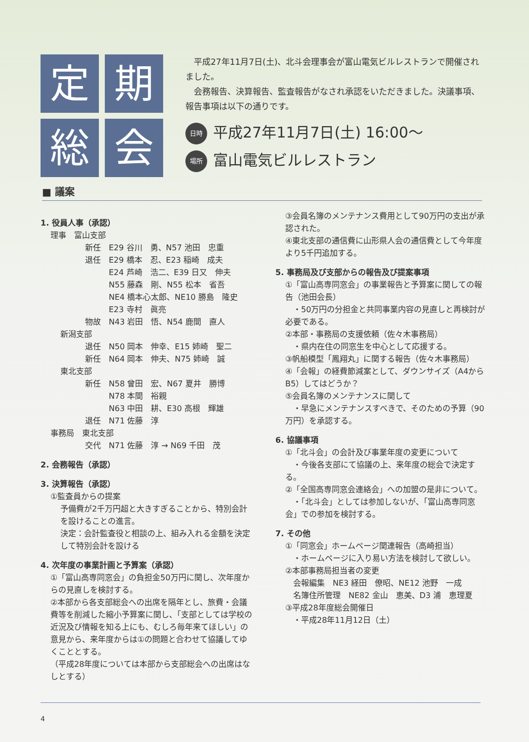定
期
総
会
　平成27年11月7日(土)、北斗会理事会が富山電気ビルレストランで開催されました。
　会務報告、決算報告、監査報告がなされ承認をいただきました。決議事項、報告事項は以下の通りです。
日時 平成27年11月7日(土) 16:00～
場所 富山電気ビルレストラン
■ 議案
1. 役員人事（承認）
理事　富山支部
新任　E29 谷川　勇、N57 池田　忠重
退任　E29 橋本　忍、E23 稲崎　成夫
　　　E24 芦崎　浩二、E39 日又　伸夫
　　　N55 藤森　剛、N55 松本　省吾
　　　NE4 橋本心太郎、NE10 勝島　隆史
　　　E23 寺村　眞亮
物故　N43 岩田　悟、N54 鹿間　直人
新潟支部
退任　N50 岡本　伸幸、E15 姉崎　聖二
新任　N64 岡本　伸夫、N75 姉崎　誠
東北支部
新任　N58 曾田　宏、N67 夏井　勝博
　　　N78 本間　裕親
　　　N63 中田　耕、E30 高根　輝雄
退任　N71 佐藤　淳
事務局　東北支部
交代　N71 佐藤　淳 → N69 千田　茂
2. 会務報告（承認）
3. 決算報告（承認）
①監査員からの提案
予備費が2千万円超と大きすぎることから、特別会計を設けることの進言。
決定：会計監査役と相談の上、組み入れる金額を決定して特別会計を設ける
4. 次年度の事業計画と予算案（承認）
①「富山高専同窓会」の負担金50万円に関し、次年度からの見直しを検討する。
②本部から各支部総会への出席を隔年とし、旅費・会議費等を削減した縮小予算案に関し、「支部としては学校の近況及び情報を知る上にも、むしろ毎年来てほしい」の意見から、来年度からは①の問題と合わせて協議してゆくこととする。
（平成28年度については本部から支部総会への出席はなしとする）
③会員名簿のメンテナンス費用として90万円の支出が承認された。
④東北支部の通信費に山形県人会の通信費として今年度より5千円追加する。
5. 事務局及び支部からの報告及び提案事項
①「富山高専同窓会」の事業報告と予算案に関しての報告（池田会長）
　・50万円の分担金と共同事業内容の見直しと再検討が必要である。
②本部・事務局の支援依頼（佐々木事務局）
　・県内在住の同窓生を中心として応援する。
③帆船模型「鳳翔丸」に関する報告（佐々木事務局）
④「会報」の経費節減案として、ダウンサイズ（A4からB5）してはどうか？
⑤会員名簿のメンテナンスに関して
　・早急にメンテナンスすべきで、そのための予算（90万円）を承認する。
6. 協議事項
①「北斗会」の会計及び事業年度の変更について
　・今後各支部にて協議の上、来年度の総会で決定する。
②「全国高専同窓会連絡会」への加盟の是非について。
　・「北斗会」としては参加しないが、「富山高専同窓会」での参加を検討する。
7. その他
①「同窓会」ホームページ関連報告（高崎担当）
　・ホームページに入り易い方法を検討して欲しい。
②本部事務局担当者の変更
　会報編集　NE3 経田　僚昭、NE12 池野　一成
　名簿住所管理　NE82 金山　恵美、D3 浦　恵理夏
③平成28年度総会開催日
　・平成28年11月12日（土）
4